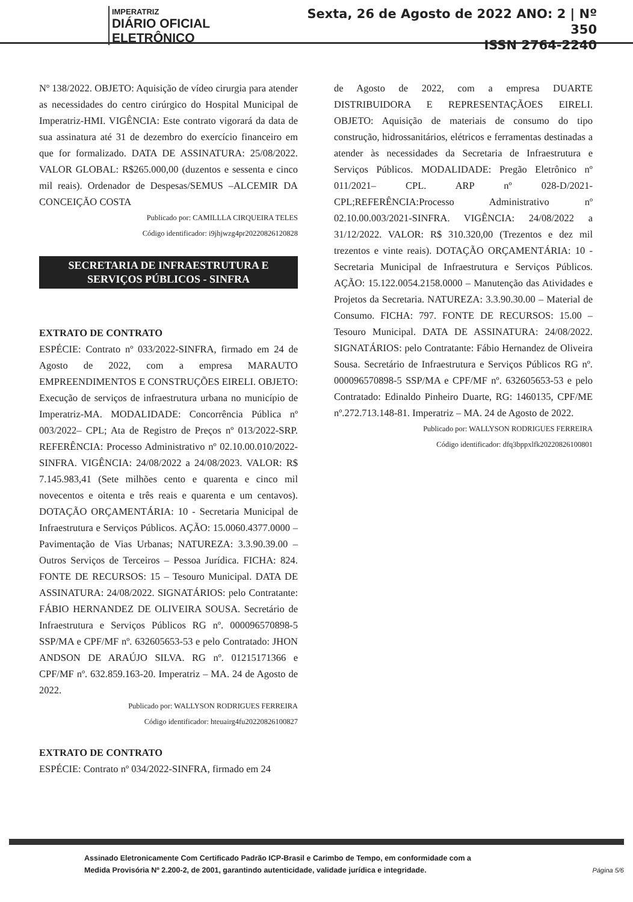IMPERATRIZ
DIÁRIO OFICIAL ELETRÔNICO
Sexta, 26 de Agosto de 2022 ANO: 2 | Nº 350
ISSN 2764-2240
Nº 138/2022. OBJETO: Aquisição de vídeo cirurgia para atender as necessidades do centro cirúrgico do Hospital Municipal de Imperatriz-HMI. VIGÊNCIA: Este contrato vigorará da data de sua assinatura até 31 de dezembro do exercício financeiro em que for formalizado. DATA DE ASSINATURA: 25/08/2022. VALOR GLOBAL: R$265.000,00 (duzentos e sessenta e cinco mil reais). Ordenador de Despesas/SEMUS –ALCEMIR DA CONCEIÇÃO COSTA
Publicado por: CAMILLLA CIRQUEIRA TELES
Código identificador: i9jhjwzg4pr20220826120828
SECRETARIA DE INFRAESTRUTURA E
SERVIÇOS PÚBLICOS - SINFRA
EXTRATO DE CONTRATO
ESPÉCIE: Contrato nº 033/2022-SINFRA, firmado em 24 de Agosto de 2022, com a empresa MARAUTO EMPREENDIMENTOS E CONSTRUÇÕES EIRELI. OBJETO: Execução de serviços de infraestrutura urbana no município de Imperatriz-MA. MODALIDADE: Concorrência Pública nº 003/2022– CPL; Ata de Registro de Preços nº 013/2022-SRP. REFERÊNCIA: Processo Administrativo nº 02.10.00.010/2022-SINFRA. VIGÊNCIA: 24/08/2022 a 24/08/2023. VALOR: R$ 7.145.983,41 (Sete milhões cento e quarenta e cinco mil novecentos e oitenta e três reais e quarenta e um centavos). DOTAÇÃO ORÇAMENTÁRIA: 10 - Secretaria Municipal de Infraestrutura e Serviços Públicos. AÇÃO: 15.0060.4377.0000 – Pavimentação de Vias Urbanas; NATUREZA: 3.3.90.39.00 – Outros Serviços de Terceiros – Pessoa Jurídica. FICHA: 824. FONTE DE RECURSOS: 15 – Tesouro Municipal. DATA DE ASSINATURA: 24/08/2022. SIGNATÁRIOS: pelo Contratante: FÁBIO HERNANDEZ DE OLIVEIRA SOUSA. Secretário de Infraestrutura e Serviços Públicos RG nº. 000096570898-5 SSP/MA e CPF/MF nº. 632605653-53 e pelo Contratado: JHON ANDSON DE ARAÚJO SILVA. RG nº. 01215171366 e CPF/MF nº. 632.859.163-20. Imperatriz – MA. 24 de Agosto de 2022.
Publicado por: WALLYSON RODRIGUES FERREIRA
Código identificador: hteuairg4fu20220826100827
EXTRATO DE CONTRATO
ESPÉCIE: Contrato nº 034/2022-SINFRA, firmado em 24
de Agosto de 2022, com a empresa DUARTE DISTRIBUIDORA E REPRESENTAÇÃOES EIRELI. OBJETO: Aquisição de materiais de consumo do tipo construção, hidrossanitários, elétricos e ferramentas destinadas a atender às necessidades da Secretaria de Infraestrutura e Serviços Públicos. MODALIDADE: Pregão Eletrônico nº 011/2021– CPL. ARP nº 028-D/2021-CPL;REFERÊNCIA:Processo Administrativo nº 02.10.00.003/2021-SINFRA. VIGÊNCIA: 24/08/2022 a 31/12/2022. VALOR: R$ 310.320,00 (Trezentos e dez mil trezentos e vinte reais). DOTAÇÃO ORÇAMENTÁRIA: 10 - Secretaria Municipal de Infraestrutura e Serviços Públicos. AÇÃO: 15.122.0054.2158.0000 – Manutenção das Atividades e Projetos da Secretaria. NATUREZA: 3.3.90.30.00 – Material de Consumo. FICHA: 797. FONTE DE RECURSOS: 15.00 – Tesouro Municipal. DATA DE ASSINATURA: 24/08/2022. SIGNATÁRIOS: pelo Contratante: Fábio Hernandez de Oliveira Sousa. Secretário de Infraestrutura e Serviços Públicos RG nº. 000096570898-5 SSP/MA e CPF/MF nº. 632605653-53 e pelo Contratado: Edinaldo Pinheiro Duarte, RG: 1460135, CPF/ME nº.272.713.148-81. Imperatriz – MA. 24 de Agosto de 2022.
Publicado por: WALLYSON RODRIGUES FERREIRA
Código identificador: dfq3bppxlfk20220826100801
Assinado Eletronicamente Com Certificado Padrão ICP-Brasil e Carimbo de Tempo, em conformidade com a
Medida Provisória Nº 2.200-2, de 2001, garantindo autenticidade, validade jurídica e integridade.
Página 5/6